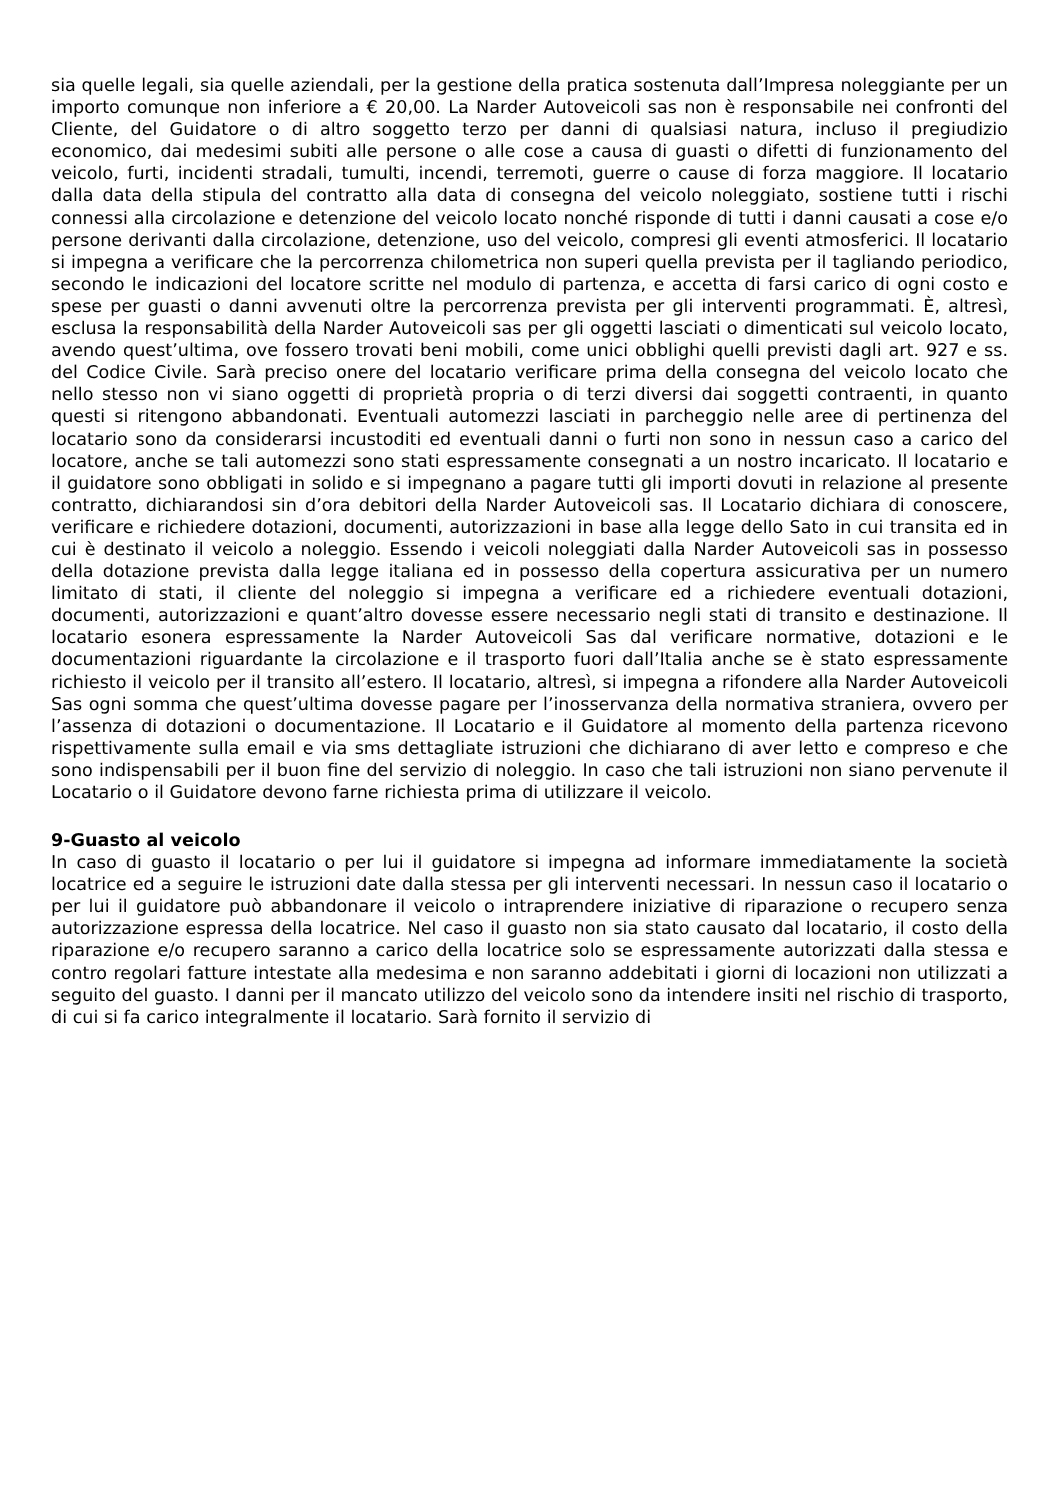sia quelle legali, sia quelle aziendali, per la gestione della pratica sostenuta dall’Impresa noleggiante per un importo comunque non inferiore a € 20,00. La Narder Autoveicoli sas non è responsabile nei confronti del Cliente, del Guidatore o di altro soggetto terzo per danni di qualsiasi natura, incluso il pregiudizio economico, dai medesimi subiti alle persone o alle cose a causa di guasti o difetti di funzionamento del veicolo, furti, incidenti stradali, tumulti, incendi, terremoti, guerre o cause di forza maggiore. Il locatario dalla data della stipula del contratto alla data di consegna del veicolo noleggiato, sostiene tutti i rischi connessi alla circolazione e detenzione del veicolo locato nonché risponde di tutti i danni causati a cose e/o persone derivanti dalla circolazione, detenzione, uso del veicolo, compresi gli eventi atmosferici. Il locatario si impegna a verificare che la percorrenza chilometrica non superi quella prevista per il tagliando periodico, secondo le indicazioni del locatore scritte nel modulo di partenza, e accetta di farsi carico di ogni costo e spese per guasti o danni avvenuti oltre la percorrenza prevista per gli interventi programmati. È, altresì, esclusa la responsabilità della Narder Autoveicoli sas per gli oggetti lasciati o dimenticati sul veicolo locato, avendo quest’ultima, ove fossero trovati beni mobili, come unici obblighi quelli previsti dagli art. 927 e ss. del Codice Civile. Sarà preciso onere del locatario verificare prima della consegna del veicolo locato che nello stesso non vi siano oggetti di proprietà propria o di terzi diversi dai soggetti contraenti, in quanto questi si ritengono abbandonati. Eventuali automezzi lasciati in parcheggio nelle aree di pertinenza del locatario sono da considerarsi incustoditi ed eventuali danni o furti non sono in nessun caso a carico del locatore, anche se tali automezzi sono stati espressamente consegnati a un nostro incaricato. Il locatario e il guidatore sono obbligati in solido e si impegnano a pagare tutti gli importi dovuti in relazione al presente contratto, dichiarandosi sin d’ora debitori della Narder Autoveicoli sas. Il Locatario dichiara di conoscere, verificare e richiedere dotazioni, documenti, autorizzazioni in base alla legge dello Sato in cui transita ed in cui è destinato il veicolo a noleggio. Essendo i veicoli noleggiati dalla Narder Autoveicoli sas in possesso della dotazione prevista dalla legge italiana ed in possesso della copertura assicurativa per un numero limitato di stati, il cliente del noleggio si impegna a verificare ed a richiedere eventuali dotazioni, documenti, autorizzazioni e quant’altro dovesse essere necessario negli stati di transito e destinazione. Il locatario esonera espressamente la Narder Autoveicoli Sas dal verificare normative, dotazioni e le documentazioni riguardante la circolazione e il trasporto fuori dall’Italia anche se è stato espressamente richiesto il veicolo per il transito all’estero. Il locatario, altresì, si impegna a rifondere alla Narder Autoveicoli Sas ogni somma che quest’ultima dovesse pagare per l’inosservanza della normativa straniera, ovvero per l’assenza di dotazioni o documentazione. Il Locatario e il Guidatore al momento della partenza ricevono rispettivamente sulla email e via sms dettagliate istruzioni che dichiarano di aver letto e compreso e che sono indispensabili per il buon fine del servizio di noleggio. In caso che tali istruzioni non siano pervenute il Locatario o il Guidatore devono farne richiesta prima di utilizzare il veicolo.
9-Guasto al veicolo
In caso di guasto il locatario o per lui il guidatore si impegna ad informare immediatamente la società locatrice ed a seguire le istruzioni date dalla stessa per gli interventi necessari. In nessun caso il locatario o per lui il guidatore può abbandonare il veicolo o intraprendere iniziative di riparazione o recupero senza autorizzazione espressa della locatrice. Nel caso il guasto non sia stato causato dal locatario, il costo della riparazione e/o recupero saranno a carico della locatrice solo se espressamente autorizzati dalla stessa e contro regolari fatture intestate alla medesima e non saranno addebitati i giorni di locazioni non utilizzati a seguito del guasto. I danni per il mancato utilizzo del veicolo sono da intendere insiti nel rischio di trasporto, di cui si fa carico integralmente il locatario. Sarà fornito il servizio di